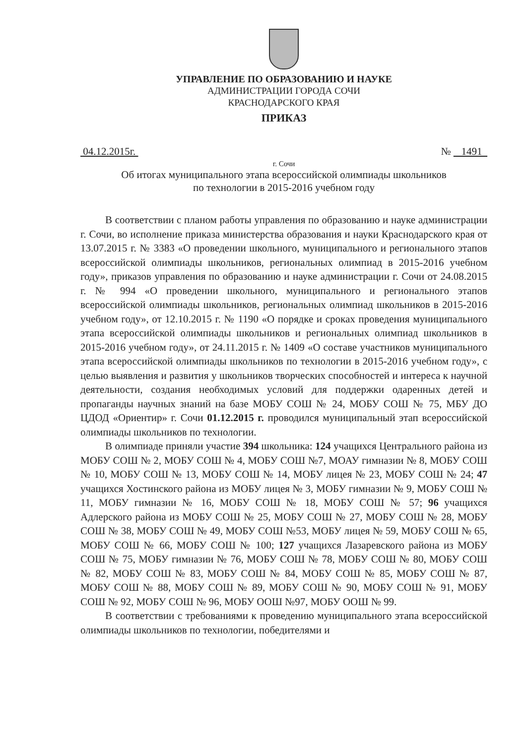УПРАВЛЕНИЕ ПО ОБРАЗОВАНИЮ И НАУКЕ
АДМИНИСТРАЦИИ ГОРОДА СОЧИ
КРАСНОДАРСКОГО КРАЯ
ПРИКАЗ
04.12.2015г. № 1491
г. Сочи
Об итогах муниципального этапа всероссийской олимпиады школьников
по технологии в 2015-2016 учебном году
В соответствии с планом работы управления по образованию и науке администрации г. Сочи, во исполнение приказа министерства образования и науки Краснодарского края от 13.07.2015 г. № 3383 «О проведении школьного, муниципального и регионального этапов всероссийской олимпиады школьников, региональных олимпиад в 2015-2016 учебном году», приказов управления по образованию и науке администрации г. Сочи от 24.08.2015 г. № 994 «О проведении школьного, муниципального и регионального этапов всероссийской олимпиады школьников, региональных олимпиад школьников в 2015-2016 учебном году», от 12.10.2015 г. № 1190 «О порядке и сроках проведения муниципального этапа всероссийской олимпиады школьников и региональных олимпиад школьников в 2015-2016 учебном году», от 24.11.2015 г. № 1409 «О составе участников муниципального этапа всероссийской олимпиады школьников по технологии в 2015-2016 учебном году», с целью выявления и развития у школьников творческих способностей и интереса к научной деятельности, создания необходимых условий для поддержки одаренных детей и пропаганды научных знаний на базе МОБУ СОШ № 24, МОБУ СОШ № 75, МБУ ДО ЦДОД «Ориентир» г. Сочи 01.12.2015 г. проводился муниципальный этап всероссийской олимпиады школьников по технологии.
В олимпиаде приняли участие 394 школьника: 124 учащихся Центрального района из МОБУ СОШ № 2, МОБУ СОШ № 4, МОБУ СОШ №7, МОАУ гимназии № 8, МОБУ СОШ № 10, МОБУ СОШ № 13, МОБУ СОШ № 14, МОБУ лицея № 23, МОБУ СОШ № 24; 47 учащихся Хостинского района из МОБУ лицея № 3, МОБУ гимназии № 9, МОБУ СОШ № 11, МОБУ гимназии № 16, МОБУ СОШ № 18, МОБУ СОШ № 57; 96 учащихся Адлерского района из МОБУ СОШ № 25, МОБУ СОШ № 27, МОБУ СОШ № 28, МОБУ СОШ № 38, МОБУ СОШ № 49, МОБУ СОШ №53, МОБУ лицея № 59, МОБУ СОШ № 65, МОБУ СОШ № 66, МОБУ СОШ № 100; 127 учащихся Лазаревского района из МОБУ СОШ № 75, МОБУ гимназии № 76, МОБУ СОШ № 78, МОБУ СОШ № 80, МОБУ СОШ № 82, МОБУ СОШ № 83, МОБУ СОШ № 84, МОБУ СОШ № 85, МОБУ СОШ № 87, МОБУ СОШ № 88, МОБУ СОШ № 89, МОБУ СОШ № 90, МОБУ СОШ № 91, МОБУ СОШ № 92, МОБУ СОШ № 96, МОБУ ООШ №97, МОБУ ООШ № 99.
В соответствии с требованиями к проведению муниципального этапа всероссийской олимпиады школьников по технологии, победителями и